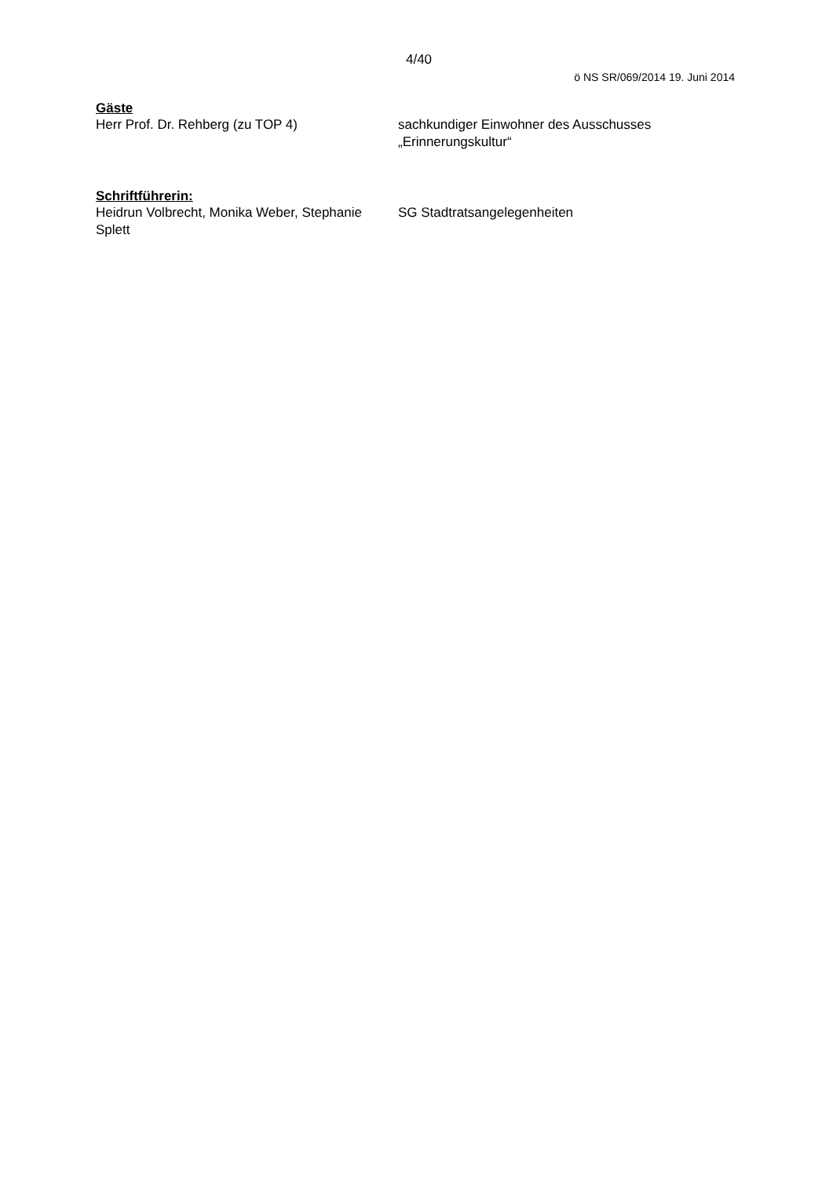4/40
ö NS SR/069/2014 19. Juni 2014
Gäste
Herr Prof. Dr. Rehberg (zu TOP 4) sachkundiger Einwohner des Ausschusses „Erinnerungskultur“
Schriftführerin:
Heidrun Volbrecht, Monika Weber, Stephanie Splett
SG Stadtratsangelegenheiten